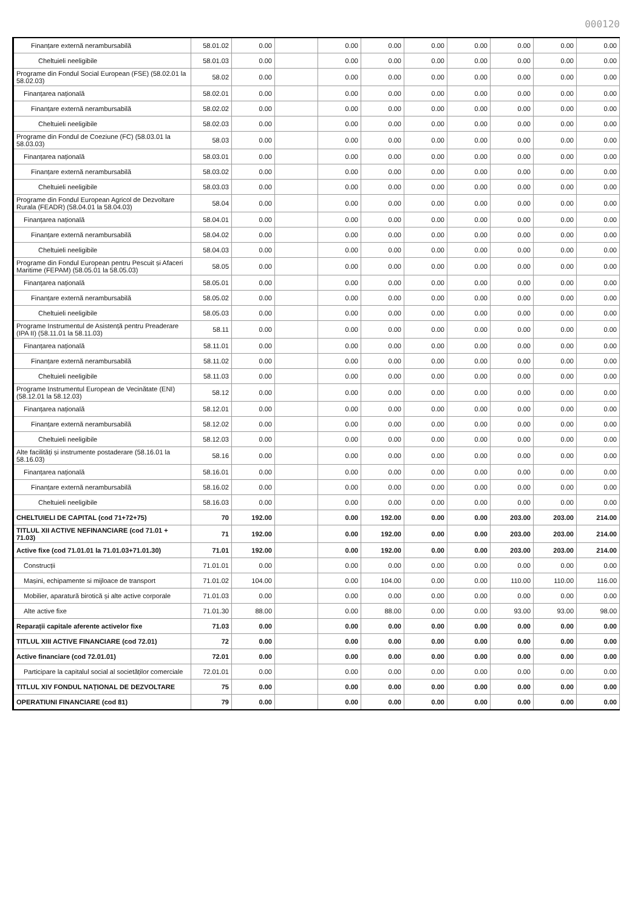000120
| Finanțare externă nerambursabilă | 58.01.02 | 0.00 | | 0.00 | 0.00 | 0.00 | 0.00 | 0.00 | 0.00 | 0.00 |
| Cheltuieli neeligibile | 58.01.03 | 0.00 | | 0.00 | 0.00 | 0.00 | 0.00 | 0.00 | 0.00 | 0.00 |
| Programe din Fondul Social European (FSE) (58.02.01 la 58.02.03) | 58.02 | 0.00 | | 0.00 | 0.00 | 0.00 | 0.00 | 0.00 | 0.00 | 0.00 |
| Finanțarea națională | 58.02.01 | 0.00 | | 0.00 | 0.00 | 0.00 | 0.00 | 0.00 | 0.00 | 0.00 |
| Finanțare externă nerambursabilă | 58.02.02 | 0.00 | | 0.00 | 0.00 | 0.00 | 0.00 | 0.00 | 0.00 | 0.00 |
| Cheltuieli neeligibile | 58.02.03 | 0.00 | | 0.00 | 0.00 | 0.00 | 0.00 | 0.00 | 0.00 | 0.00 |
| Programe din Fondul de Coeziune (FC) (58.03.01 la 58.03.03) | 58.03 | 0.00 | | 0.00 | 0.00 | 0.00 | 0.00 | 0.00 | 0.00 | 0.00 |
| Finanțarea națională | 58.03.01 | 0.00 | | 0.00 | 0.00 | 0.00 | 0.00 | 0.00 | 0.00 | 0.00 |
| Finanțare externă nerambursabilă | 58.03.02 | 0.00 | | 0.00 | 0.00 | 0.00 | 0.00 | 0.00 | 0.00 | 0.00 |
| Cheltuieli neeligibile | 58.03.03 | 0.00 | | 0.00 | 0.00 | 0.00 | 0.00 | 0.00 | 0.00 | 0.00 |
| Programe din Fondul European Agricol de Dezvoltare Rurala (FEADR) (58.04.01 la 58.04.03) | 58.04 | 0.00 | | 0.00 | 0.00 | 0.00 | 0.00 | 0.00 | 0.00 | 0.00 |
| Finanțarea națională | 58.04.01 | 0.00 | | 0.00 | 0.00 | 0.00 | 0.00 | 0.00 | 0.00 | 0.00 |
| Finanțare externă nerambursabilă | 58.04.02 | 0.00 | | 0.00 | 0.00 | 0.00 | 0.00 | 0.00 | 0.00 | 0.00 |
| Cheltuieli neeligibile | 58.04.03 | 0.00 | | 0.00 | 0.00 | 0.00 | 0.00 | 0.00 | 0.00 | 0.00 |
| Programe din Fondul European pentru Pescuit și Afaceri Maritime (FEPAM) (58.05.01 la 58.05.03) | 58.05 | 0.00 | | 0.00 | 0.00 | 0.00 | 0.00 | 0.00 | 0.00 | 0.00 |
| Finanțarea națională | 58.05.01 | 0.00 | | 0.00 | 0.00 | 0.00 | 0.00 | 0.00 | 0.00 | 0.00 |
| Finanțare externă nerambursabilă | 58.05.02 | 0.00 | | 0.00 | 0.00 | 0.00 | 0.00 | 0.00 | 0.00 | 0.00 |
| Cheltuieli neeligibile | 58.05.03 | 0.00 | | 0.00 | 0.00 | 0.00 | 0.00 | 0.00 | 0.00 | 0.00 |
| Programe Instrumentul de Asistență pentru Preaderare (IPA II) (58.11.01 la 58.11.03) | 58.11 | 0.00 | | 0.00 | 0.00 | 0.00 | 0.00 | 0.00 | 0.00 | 0.00 |
| Finanțarea națională | 58.11.01 | 0.00 | | 0.00 | 0.00 | 0.00 | 0.00 | 0.00 | 0.00 | 0.00 |
| Finanțare externă nerambursabilă | 58.11.02 | 0.00 | | 0.00 | 0.00 | 0.00 | 0.00 | 0.00 | 0.00 | 0.00 |
| Cheltuieli neeligibile | 58.11.03 | 0.00 | | 0.00 | 0.00 | 0.00 | 0.00 | 0.00 | 0.00 | 0.00 |
| Programe Instrumentul European de Vecinătate (ENI) (58.12.01 la 58.12.03) | 58.12 | 0.00 | | 0.00 | 0.00 | 0.00 | 0.00 | 0.00 | 0.00 | 0.00 |
| Finanțarea națională | 58.12.01 | 0.00 | | 0.00 | 0.00 | 0.00 | 0.00 | 0.00 | 0.00 | 0.00 |
| Finanțare externă nerambursabilă | 58.12.02 | 0.00 | | 0.00 | 0.00 | 0.00 | 0.00 | 0.00 | 0.00 | 0.00 |
| Cheltuieli neeligibile | 58.12.03 | 0.00 | | 0.00 | 0.00 | 0.00 | 0.00 | 0.00 | 0.00 | 0.00 |
| Alte facilități și instrumente postaderare (58.16.01 la 58.16.03) | 58.16 | 0.00 | | 0.00 | 0.00 | 0.00 | 0.00 | 0.00 | 0.00 | 0.00 |
| Finanțarea națională | 58.16.01 | 0.00 | | 0.00 | 0.00 | 0.00 | 0.00 | 0.00 | 0.00 | 0.00 |
| Finanțare externă nerambursabilă | 58.16.02 | 0.00 | | 0.00 | 0.00 | 0.00 | 0.00 | 0.00 | 0.00 | 0.00 |
| Cheltuieli neeligibile | 58.16.03 | 0.00 | | 0.00 | 0.00 | 0.00 | 0.00 | 0.00 | 0.00 | 0.00 |
| CHELTUIELI DE CAPITAL (cod 71+72+75) | 70 | 192.00 | | 0.00 | 192.00 | 0.00 | 0.00 | 203.00 | 203.00 | 214.00 |
| TITLUL XII ACTIVE NEFINANCIARE (cod 71.01 + 71.03) | 71 | 192.00 | | 0.00 | 192.00 | 0.00 | 0.00 | 203.00 | 203.00 | 214.00 |
| Active fixe (cod 71.01.01 la 71.01.03+71.01.30) | 71.01 | 192.00 | | 0.00 | 192.00 | 0.00 | 0.00 | 203.00 | 203.00 | 214.00 |
| Construcții | 71.01.01 | 0.00 | | 0.00 | 0.00 | 0.00 | 0.00 | 0.00 | 0.00 | 0.00 |
| Mașini, echipamente si mijloace de transport | 71.01.02 | 104.00 | | 0.00 | 104.00 | 0.00 | 0.00 | 110.00 | 110.00 | 116.00 |
| Mobilier, aparatură birotică și alte active corporale | 71.01.03 | 0.00 | | 0.00 | 0.00 | 0.00 | 0.00 | 0.00 | 0.00 | 0.00 |
| Alte active fixe | 71.01.30 | 88.00 | | 0.00 | 88.00 | 0.00 | 0.00 | 93.00 | 93.00 | 98.00 |
| Reparații capitale aferente activelor fixe | 71.03 | 0.00 | | 0.00 | 0.00 | 0.00 | 0.00 | 0.00 | 0.00 | 0.00 |
| TITLUL XIII ACTIVE FINANCIARE (cod 72.01) | 72 | 0.00 | | 0.00 | 0.00 | 0.00 | 0.00 | 0.00 | 0.00 | 0.00 |
| Active financiare (cod 72.01.01) | 72.01 | 0.00 | | 0.00 | 0.00 | 0.00 | 0.00 | 0.00 | 0.00 | 0.00 |
| Participare la capitalul social al societăților comerciale | 72.01.01 | 0.00 | | 0.00 | 0.00 | 0.00 | 0.00 | 0.00 | 0.00 | 0.00 |
| TITLUL XIV FONDUL NAȚIONAL DE DEZVOLTARE | 75 | 0.00 | | 0.00 | 0.00 | 0.00 | 0.00 | 0.00 | 0.00 | 0.00 |
| OPERATIUNI FINANCIARE (cod 81) | 79 | 0.00 | | 0.00 | 0.00 | 0.00 | 0.00 | 0.00 | 0.00 | 0.00 |